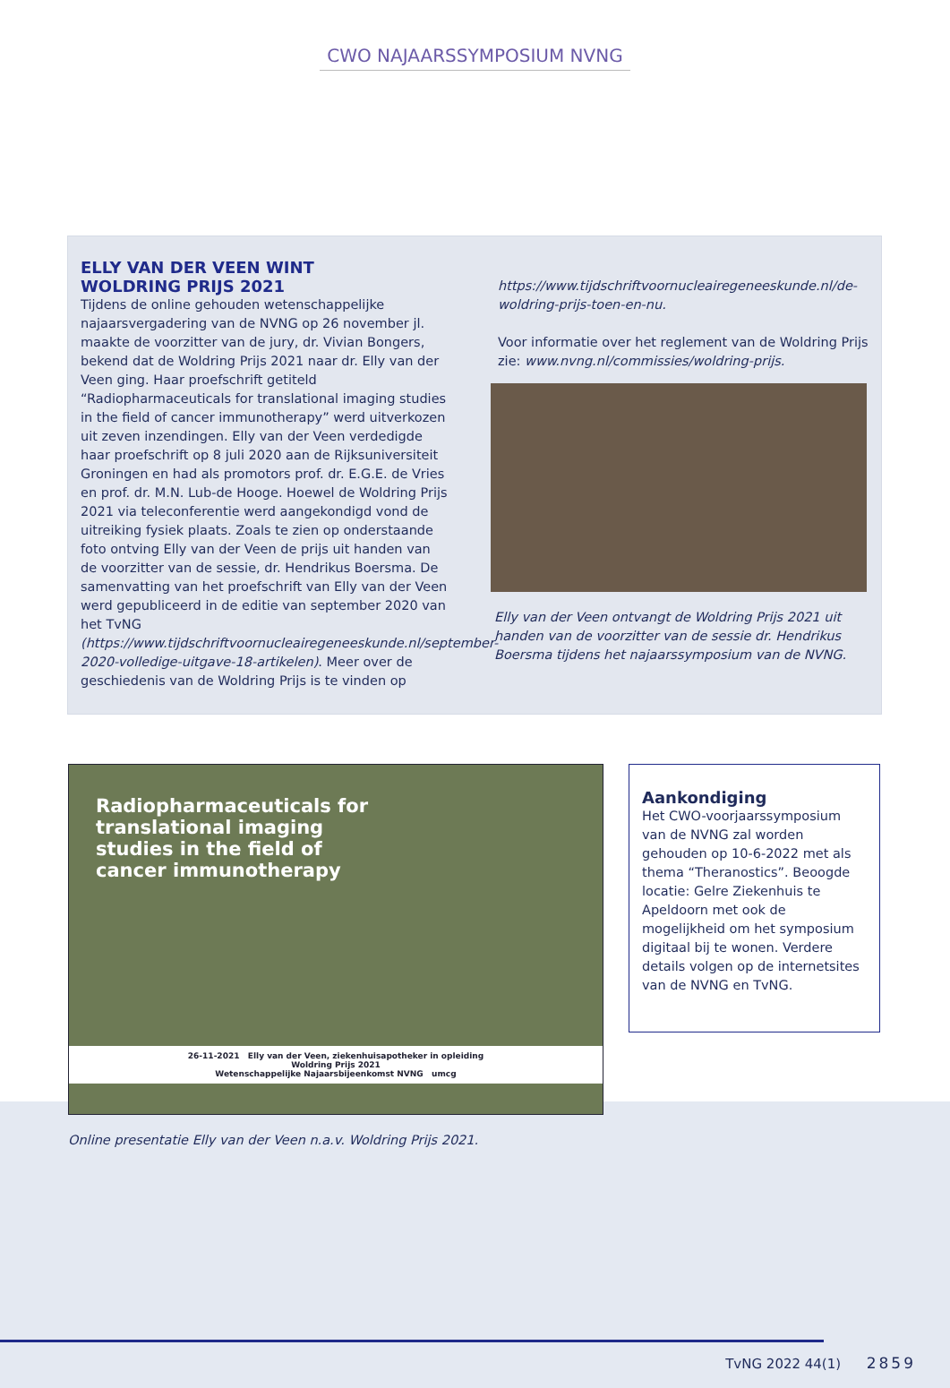CWO NAJAARSSYMPOSIUM NVNG
ELLY VAN DER VEEN WINT
WOLDRING PRIJS 2021
Tijdens de online gehouden wetenschappelijke najaarsvergadering van de NVNG op 26 november jl. maakte de voorzitter van de jury, dr. Vivian Bongers, bekend dat de Woldring Prijs 2021 naar dr. Elly van der Veen ging. Haar proefschrift getiteld “Radiopharmaceuticals for translational imaging studies in the field of cancer immunotherapy” werd uitverkozen uit zeven inzendingen. Elly van der Veen verdedigde haar proefschrift op 8 juli 2020 aan de Rijksuniversiteit Groningen en had als promotors prof. dr. E.G.E. de Vries en prof. dr. M.N. Lub-de Hooge. Hoewel de Woldring Prijs 2021 via teleconferentie werd aangekondigd vond de uitreiking fysiek plaats. Zoals te zien op onderstaande foto ontving Elly van der Veen de prijs uit handen van de voorzitter van de sessie, dr. Hendrikus Boersma. De samenvatting van het proefschrift van Elly van der Veen werd gepubliceerd in de editie van september 2020 van het TvNG (https://www.tijdschriftvoornucleairegeneeskunde.nl/september-2020-volledige-uitgave-18-artikelen). Meer over de geschiedenis van de Woldring Prijs is te vinden op
https://www.tijdschriftvoornucleairegeneeskunde.nl/de-woldring-prijs-toen-en-nu.
Voor informatie over het reglement van de Woldring Prijs zie: www.nvng.nl/commissies/woldring-prijs.
Elly van der Veen ontvangt de Woldring Prijs 2021 uit handen van de voorzitter van de sessie dr. Hendrikus Boersma tijdens het najaarssymposium van de NVNG.
Radiopharmaceuticals for
translational imaging
studies in the field of
cancer immunotherapy
26-11-2021 Elly van der Veen, ziekenhuisapotheker in opleiding
Woldring Prijs 2021
Wetenschappelijke Najaarsbijeenkomst NVNG umcg
Online presentatie Elly van der Veen n.a.v. Woldring Prijs 2021.
Aankondiging
Het CWO-voorjaarssymposium van de NVNG zal worden gehouden op 10-6-2022 met als thema “Theranostics”. Beoogde locatie: Gelre Ziekenhuis te Apeldoorn met ook de mogelijkheid om het symposium digitaal bij te wonen. Verdere details volgen op de internetsites van de NVNG en TvNG.
TvNG 2022 44(1) 2859